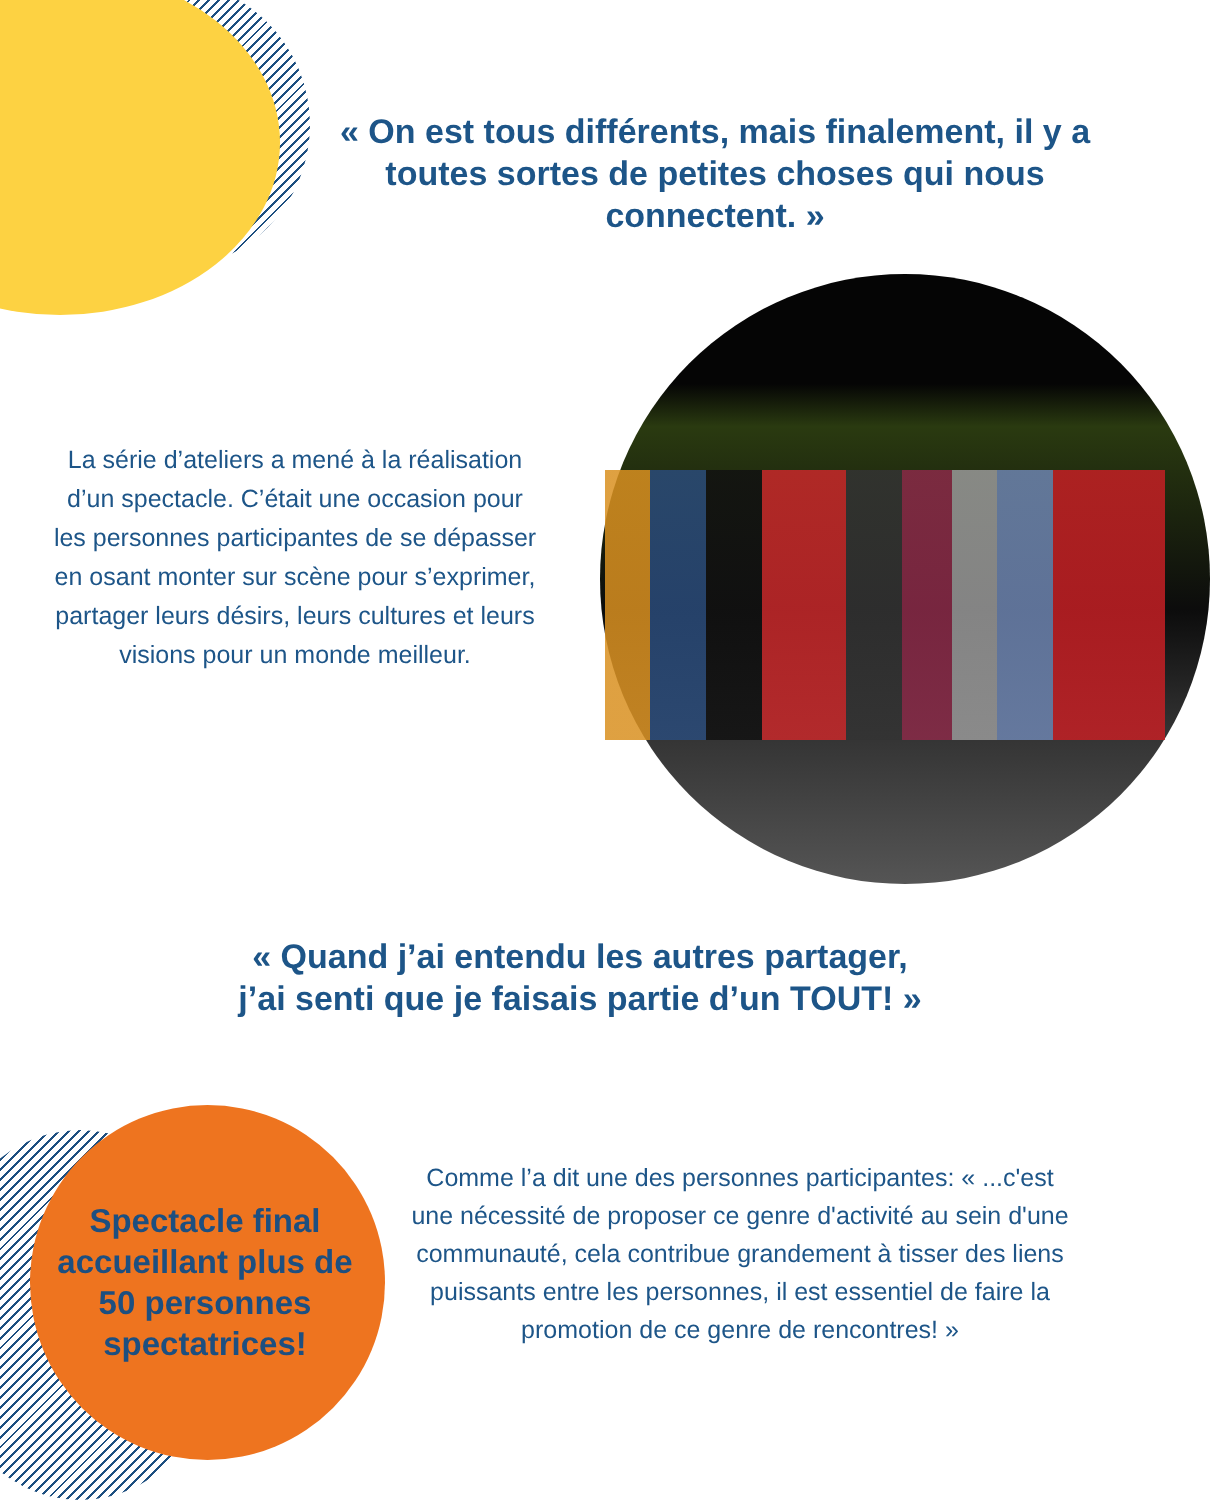« On est tous différents, mais finalement, il y a toutes sortes de petites choses qui nous connectent. »
La série d’ateliers a mené à la réalisation d’un spectacle. C’était une occasion pour les personnes participantes de se dépasser en osant monter sur scène pour s’exprimer, partager leurs désirs, leurs cultures et leurs visions pour un monde meilleur.
« Quand j’ai entendu les autres partager,
j’ai senti que je faisais partie d’un TOUT! »
Spectacle final accueillant plus de 50 personnes spectatrices!
Comme l’a dit une des personnes participantes: « ...c'est une nécessité de proposer ce genre d'activité au sein d'une communauté, cela contribue grandement à tisser des liens puissants entre les personnes, il est essentiel de faire la promotion de ce genre de rencontres! »